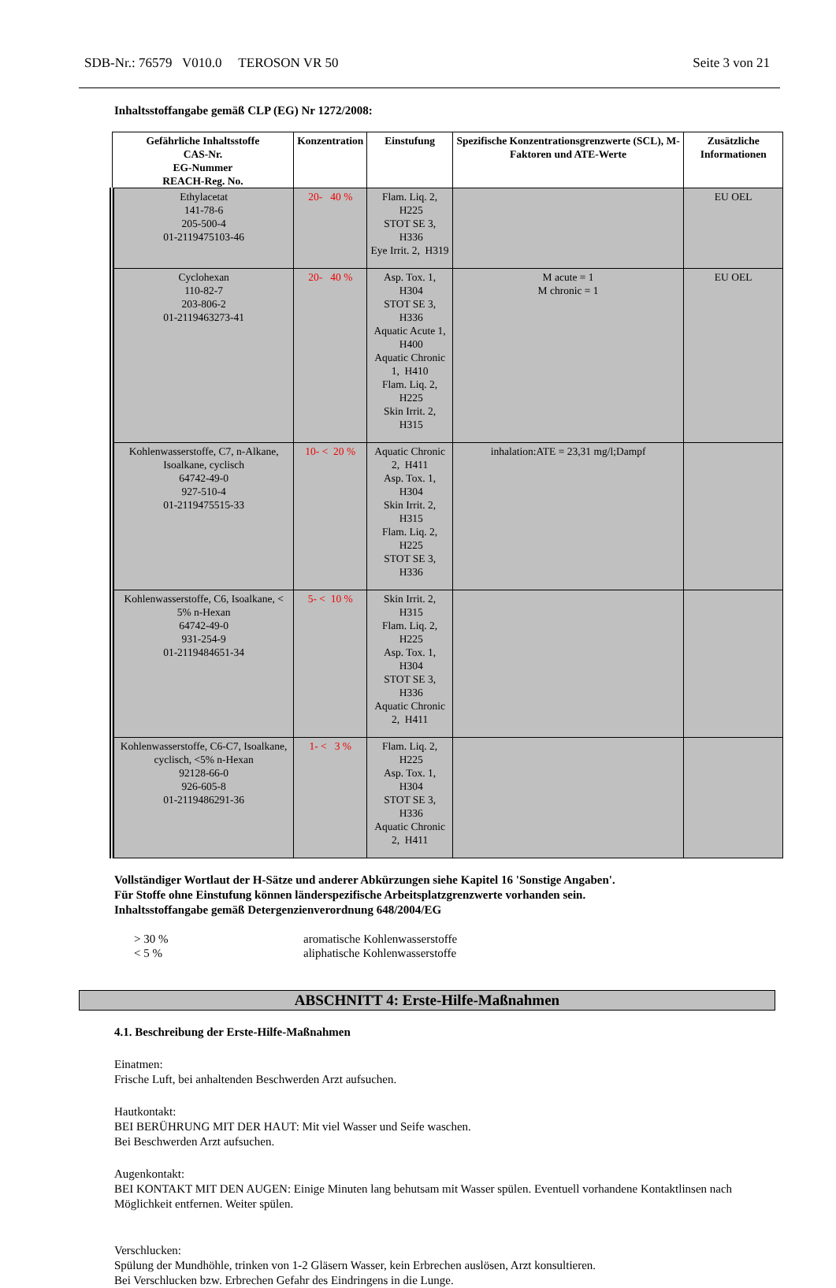SDB-Nr.: 76579 V010.0 TEROSON VR 50 Seite 3 von 21
Inhaltsstoffangabe gemäß CLP (EG) Nr 1272/2008:
| Gefährliche Inhaltsstoffe CAS-Nr. EG-Nummer REACH-Reg. No. | Konzentration | Einstufung | Spezifische Konzentrationsgrenzwerte (SCL), M-Faktoren und ATE-Werte | Zusätzliche Informationen |
| --- | --- | --- | --- | --- |
| Ethylacetat 141-78-6 205-500-4 01-2119475103-46 | 20- 40 % | Flam. Liq. 2, H225 STOT SE 3, H336 Eye Irrit. 2, H319 | | EU OEL |
| Cyclohexan 110-82-7 203-806-2 01-2119463273-41 | 20- 40 % | Asp. Tox. 1, H304 STOT SE 3, H336 Aquatic Acute 1, H400 Aquatic Chronic 1, H410 Flam. Liq. 2, H225 Skin Irrit. 2, H315 | M acute = 1 M chronic = 1 | EU OEL |
| Kohlenwasserstoffe, C7, n-Alkane, Isoalkane, cyclisch 64742-49-0 927-510-4 01-2119475515-33 | 10- < 20 % | Aquatic Chronic 2, H411 Asp. Tox. 1, H304 Skin Irrit. 2, H315 Flam. Liq. 2, H225 STOT SE 3, H336 | inhalation:ATE = 23,31 mg/l;Dampf | |
| Kohlenwasserstoffe, C6, Isoalkane, < 5% n-Hexan 64742-49-0 931-254-9 01-2119484651-34 | 5- < 10 % | Skin Irrit. 2, H315 Flam. Liq. 2, H225 Asp. Tox. 1, H304 STOT SE 3, H336 Aquatic Chronic 2, H411 | | |
| Kohlenwasserstoffe, C6-C7, Isoalkane, cyclisch, <5% n-Hexan 92128-66-0 926-605-8 01-2119486291-36 | 1- < 3 % | Flam. Liq. 2, H225 Asp. Tox. 1, H304 STOT SE 3, H336 Aquatic Chronic 2, H411 | | |
Vollständiger Wortlaut der H-Sätze und anderer Abkürzungen siehe Kapitel 16 'Sonstige Angaben'.
Für Stoffe ohne Einstufung können länderspezifische Arbeitsplatzgrenzwerte vorhanden sein.
Inhaltsstoffangabe gemäß Detergenzienverordnung 648/2004/EG
> 30 %
< 5 %
aromatische Kohlenwasserstoffe
aliphatische Kohlenwasserstoffe
ABSCHNITT 4: Erste-Hilfe-Maßnahmen
4.1. Beschreibung der Erste-Hilfe-Maßnahmen
Einatmen:
Frische Luft, bei anhaltenden Beschwerden Arzt aufsuchen.
Hautkontakt:
BEI BERÜHRUNG MIT DER HAUT: Mit viel Wasser und Seife waschen.
Bei Beschwerden Arzt aufsuchen.
Augenkontakt:
BEI KONTAKT MIT DEN AUGEN: Einige Minuten lang behutsam mit Wasser spülen. Eventuell vorhandene Kontaktlinsen nach Möglichkeit entfernen. Weiter spülen.
Verschlucken:
Spülung der Mundhöhle, trinken von 1-2 Gläsern Wasser, kein Erbrechen auslösen, Arzt konsultieren.
Bei Verschlucken bzw. Erbrechen Gefahr des Eindringens in die Lunge.